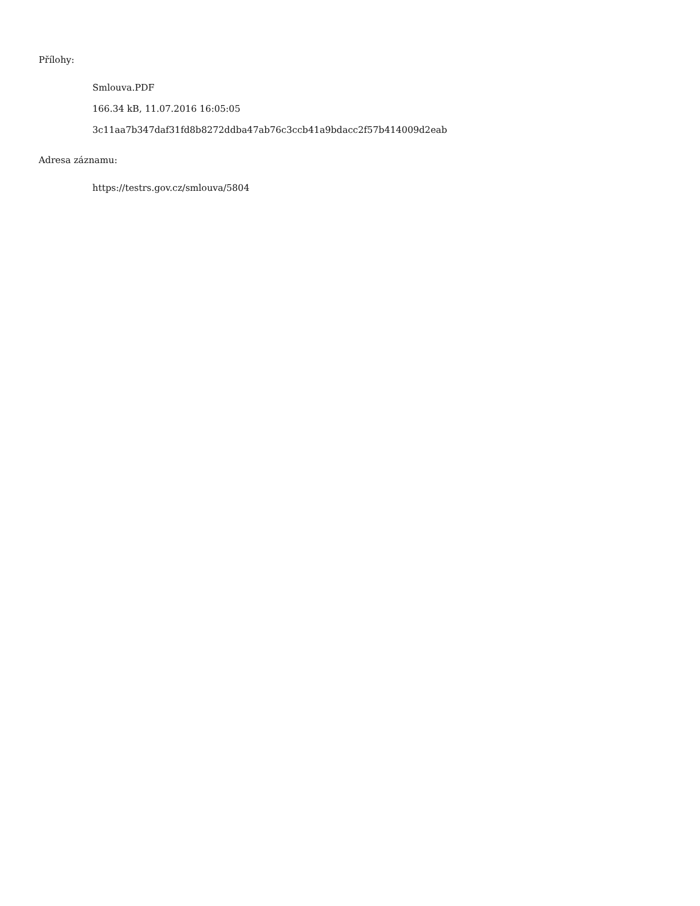Přílohy:
Smlouva.PDF
166.34 kB, 11.07.2016 16:05:05
3c11aa7b347daf31fd8b8272ddba47ab76c3ccb41a9bdacc2f57b414009d2eab
Adresa záznamu:
https://testrs.gov.cz/smlouva/5804